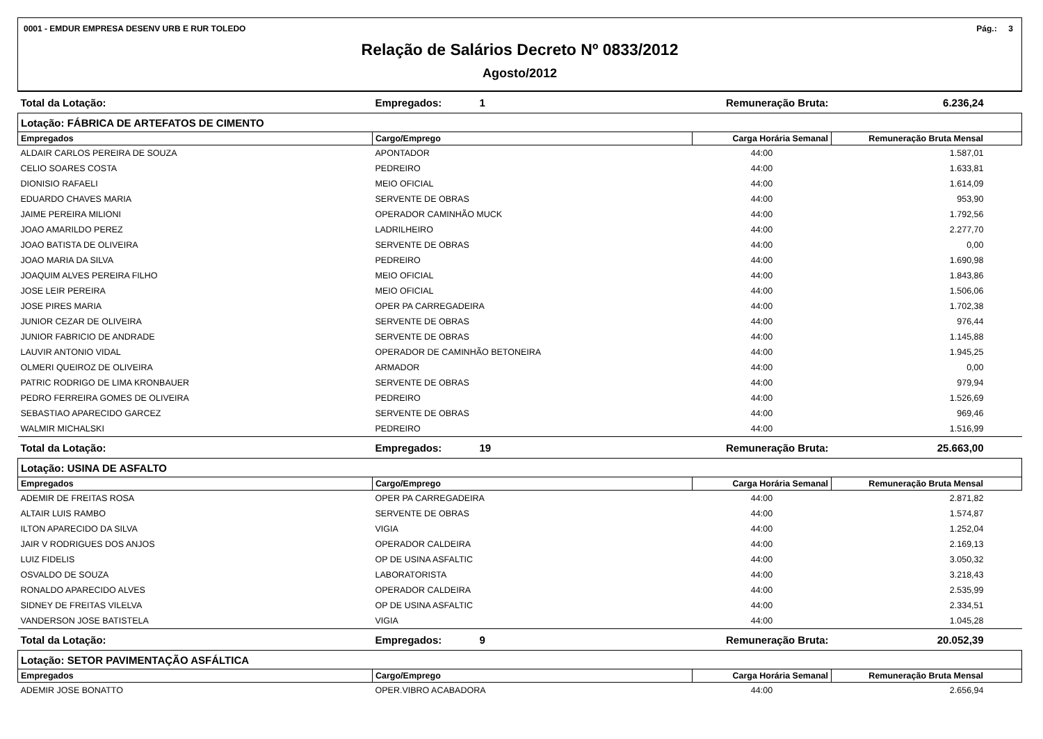0001 - EMDUR EMPRESA DESENV URB E RUR TOLEDO Pág.: 3
Relação de Salários Decreto Nº 0833/2012
Agosto/2012
| Total da Lotação: | Empregados: | 1 | Remuneração Bruta: | 6.236,24 |
| Lotação: FÁBRICA DE ARTEFATOS DE CIMENTO | | | | |
| Empregados | Cargo/Emprego | | Carga Horária Semanal | Remuneração Bruta Mensal |
| ALDAIR CARLOS PEREIRA DE SOUZA | APONTADOR | | 44:00 | 1.587,01 |
| CELIO SOARES COSTA | PEDREIRO | | 44:00 | 1.633,81 |
| DIONISIO RAFAELI | MEIO OFICIAL | | 44:00 | 1.614,09 |
| EDUARDO CHAVES MARIA | SERVENTE DE OBRAS | | 44:00 | 953,90 |
| JAIME PEREIRA MILIONI | OPERADOR CAMINHÃO MUCK | | 44:00 | 1.792,56 |
| JOAO AMARILDO PEREZ | LADRILHEIRO | | 44:00 | 2.277,70 |
| JOAO BATISTA DE OLIVEIRA | SERVENTE DE OBRAS | | 44:00 | 0,00 |
| JOAO MARIA DA SILVA | PEDREIRO | | 44:00 | 1.690,98 |
| JOAQUIM ALVES PEREIRA FILHO | MEIO OFICIAL | | 44:00 | 1.843,86 |
| JOSE LEIR PEREIRA | MEIO OFICIAL | | 44:00 | 1.506,06 |
| JOSE PIRES MARIA | OPER PA CARREGADEIRA | | 44:00 | 1.702,38 |
| JUNIOR CEZAR DE OLIVEIRA | SERVENTE DE OBRAS | | 44:00 | 976,44 |
| JUNIOR FABRICIO DE ANDRADE | SERVENTE DE OBRAS | | 44:00 | 1.145,88 |
| LAUVIR ANTONIO VIDAL | OPERADOR DE CAMINHÃO BETONEIRA | | 44:00 | 1.945,25 |
| OLMERI QUEIROZ DE OLIVEIRA | ARMADOR | | 44:00 | 0,00 |
| PATRIC RODRIGO DE LIMA KRONBAUER | SERVENTE DE OBRAS | | 44:00 | 979,94 |
| PEDRO FERREIRA GOMES DE OLIVEIRA | PEDREIRO | | 44:00 | 1.526,69 |
| SEBASTIAO APARECIDO GARCEZ | SERVENTE DE OBRAS | | 44:00 | 969,46 |
| WALMIR MICHALSKI | PEDREIRO | | 44:00 | 1.516,99 |
| Total da Lotação: | Empregados: | 19 | Remuneração Bruta: | 25.663,00 |
| Lotação: USINA DE ASFALTO | | | | |
| Empregados | Cargo/Emprego | | Carga Horária Semanal | Remuneração Bruta Mensal |
| ADEMIR DE FREITAS ROSA | OPER PA CARREGADEIRA | | 44:00 | 2.871,82 |
| ALTAIR LUIS RAMBO | SERVENTE DE OBRAS | | 44:00 | 1.574,87 |
| ILTON APARECIDO DA SILVA | VIGIA | | 44:00 | 1.252,04 |
| JAIR V RODRIGUES DOS ANJOS | OPERADOR CALDEIRA | | 44:00 | 2.169,13 |
| LUIZ FIDELIS | OP DE USINA ASFALTIC | | 44:00 | 3.050,32 |
| OSVALDO DE SOUZA | LABORATORISTA | | 44:00 | 3.218,43 |
| RONALDO APARECIDO ALVES | OPERADOR CALDEIRA | | 44:00 | 2.535,99 |
| SIDNEY DE FREITAS VILELVA | OP DE USINA ASFALTIC | | 44:00 | 2.334,51 |
| VANDERSON JOSE BATISTELA | VIGIA | | 44:00 | 1.045,28 |
| Total da Lotação: | Empregados: | 9 | Remuneração Bruta: | 20.052,39 |
| Lotação: SETOR PAVIMENTAÇÃO ASFÁLTICA | | | | |
| Empregados | Cargo/Emprego | | Carga Horária Semanal | Remuneração Bruta Mensal |
| ADEMIR JOSE BONATTO | OPER.VIBRO ACABADORA | | 44:00 | 2.656,94 |